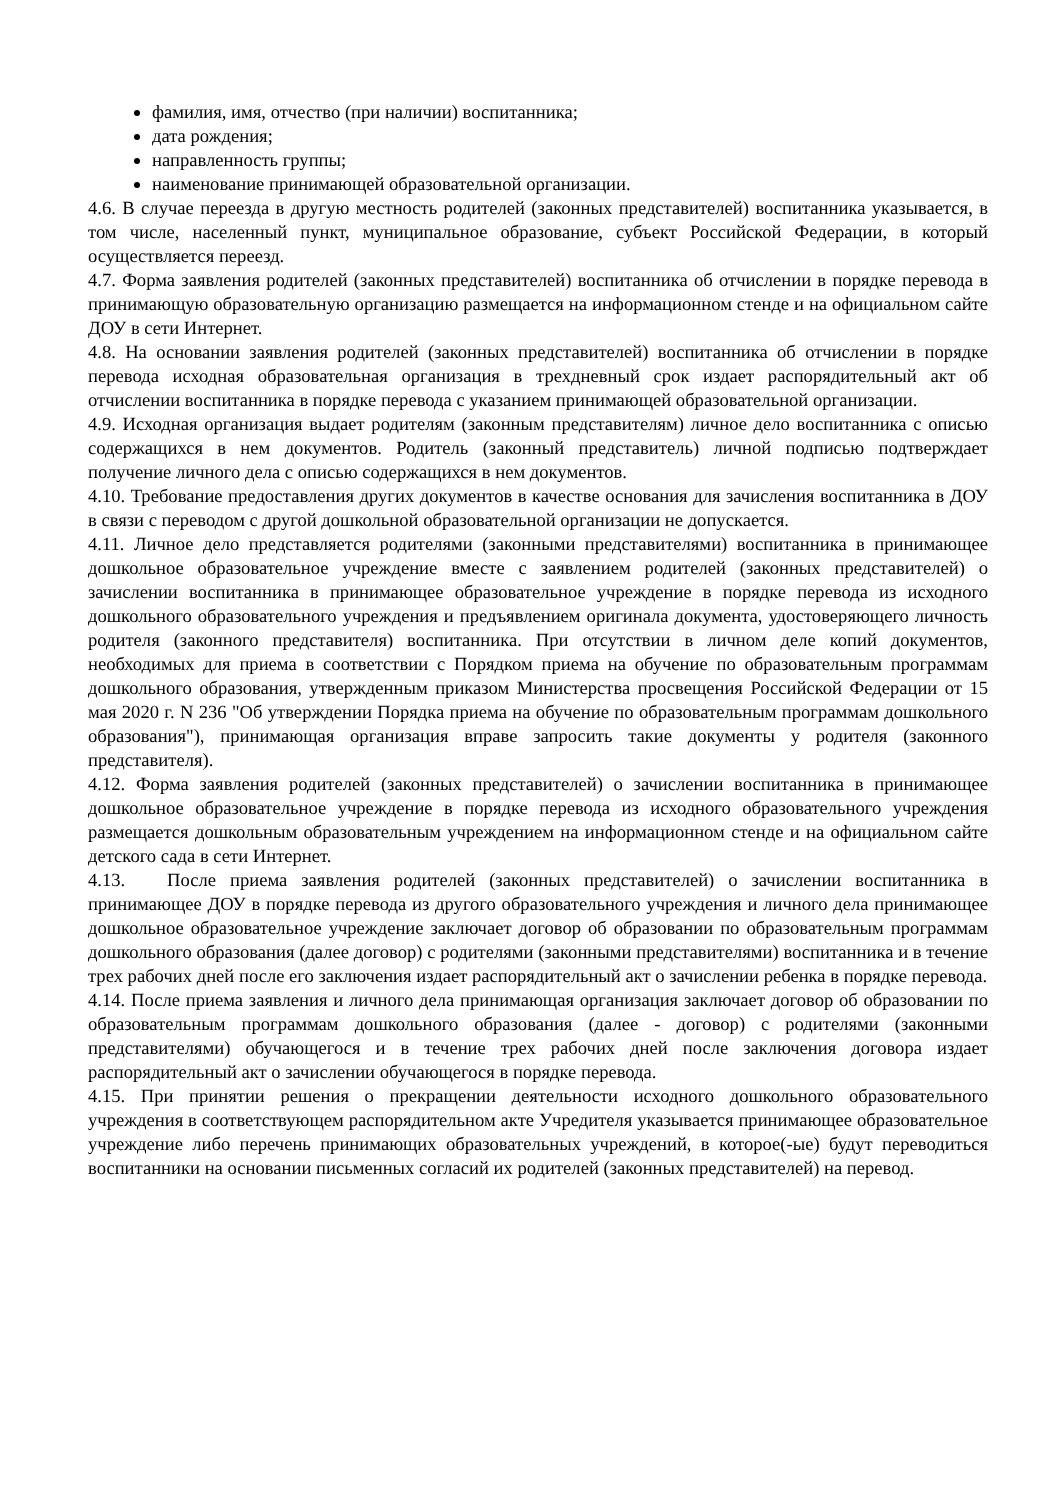фамилия, имя, отчество (при наличии) воспитанника;
дата рождения;
направленность группы;
наименование принимающей образовательной организации.
4.6. В случае переезда в другую местность родителей (законных представителей) воспитанника указывается, в том числе, населенный пункт, муниципальное образование, субъект Российской Федерации, в который осуществляется переезд.
4.7. Форма заявления родителей (законных представителей) воспитанника об отчислении в порядке перевода в принимающую образовательную организацию размещается на информационном стенде и на официальном сайте ДОУ в сети Интернет.
4.8. На основании заявления родителей (законных представителей) воспитанника об отчислении в порядке перевода исходная образовательная организация в трехдневный срок издает распорядительный акт об отчислении воспитанника в порядке перевода с указанием принимающей образовательной организации.
4.9. Исходная организация выдает родителям (законным представителям) личное дело воспитанника с описью содержащихся в нем документов. Родитель (законный представитель) личной подписью подтверждает получение личного дела с описью содержащихся в нем документов.
4.10. Требование предоставления других документов в качестве основания для зачисления воспитанника в ДОУ в связи с переводом с другой дошкольной образовательной организации не допускается.
4.11. Личное дело представляется родителями (законными представителями) воспитанника в принимающее дошкольное образовательное учреждение вместе с заявлением родителей (законных представителей) о зачислении воспитанника в принимающее образовательное учреждение в порядке перевода из исходного дошкольного образовательного учреждения и предъявлением оригинала документа, удостоверяющего личность родителя (законного представителя) воспитанника. При отсутствии в личном деле копий документов, необходимых для приема в соответствии с Порядком приема на обучение по образовательным программам дошкольного образования, утвержденным приказом Министерства просвещения Российской Федерации от 15 мая 2020 г. N 236 "Об утверждении Порядка приема на обучение по образовательным программам дошкольного образования"), принимающая организация вправе запросить такие документы у родителя (законного представителя).
4.12. Форма заявления родителей (законных представителей) о зачислении воспитанника в принимающее дошкольное образовательное учреждение в порядке перевода из исходного образовательного учреждения размещается дошкольным образовательным учреждением на информационном стенде и на официальном сайте детского сада в сети Интернет.
4.13. После приема заявления родителей (законных представителей) о зачислении воспитанника в принимающее ДОУ в порядке перевода из другого образовательного учреждения и личного дела принимающее дошкольное образовательное учреждение заключает договор об образовании по образовательным программам дошкольного образования (далее договор) с родителями (законными представителями) воспитанника и в течение трех рабочих дней после его заключения издает распорядительный акт о зачислении ребенка в порядке перевода.
4.14. После приема заявления и личного дела принимающая организация заключает договор об образовании по образовательным программам дошкольного образования (далее - договор) с родителями (законными представителями) обучающегося и в течение трех рабочих дней после заключения договора издает распорядительный акт о зачислении обучающегося в порядке перевода.
4.15. При принятии решения о прекращении деятельности исходного дошкольного образовательного учреждения в соответствующем распорядительном акте Учредителя указывается принимающее образовательное учреждение либо перечень принимающих образовательных учреждений, в которое(-ые) будут переводиться воспитанники на основании письменных согласий их родителей (законных представителей) на перевод.